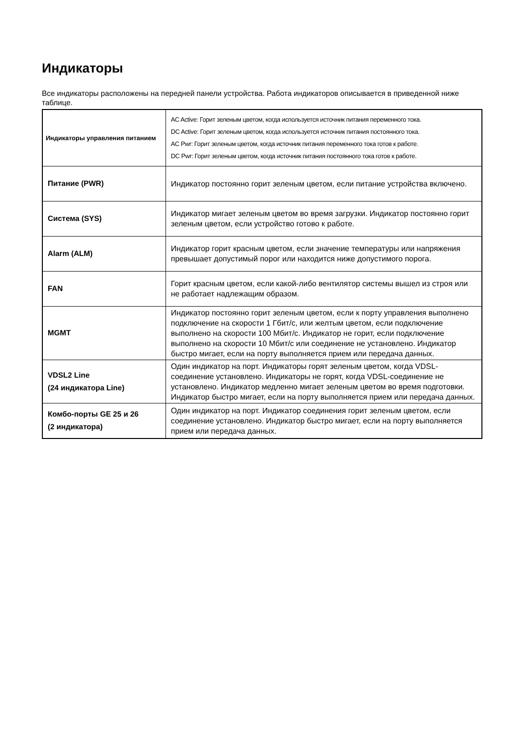Индикаторы
Все индикаторы расположены на передней панели устройства. Работа индикаторов описывается в приведенной ниже таблице.
| Индикаторы управления питанием | AC Active: Горит зеленым цветом, когда используется источник питания переменного тока. DC Active: Горит зеленым цветом, когда используется источник питания постоянного тока. AC Pwr: Горит зеленым цветом, когда источник питания переменного тока готов к работе. DC Pwr: Горит зеленым цветом, когда источник питания постоянного тока готов к работе. |
| Питание (PWR) | Индикатор постоянно горит зеленым цветом, если питание устройства включено. |
| Система (SYS) | Индикатор мигает зеленым цветом во время загрузки. Индикатор постоянно горит зеленым цветом, если устройство готово к работе. |
| Alarm (ALM) | Индикатор горит красным цветом, если значение температуры или напряжения превышает допустимый порог или находится ниже допустимого порога. |
| FAN | Горит красным цветом, если какой-либо вентилятор системы вышел из строя или не работает надлежащим образом. |
| MGMT | Индикатор постоянно горит зеленым цветом, если к порту управления выполнено подключение на скорости 1 Гбит/с, или желтым цветом, если подключение выполнено на скорости 100 Мбит/с. Индикатор не горит, если подключение выполнено на скорости 10 Мбит/с или соединение не установлено. Индикатор быстро мигает, если на порту выполняется прием или передача данных. |
| VDSL2 Line (24 индикатора Line) | Один индикатор на порт. Индикаторы горят зеленым цветом, когда VDSL-соединение установлено. Индикаторы не горят, когда VDSL-соединение не установлено. Индикатор медленно мигает зеленым цветом во время подготовки. Индикатор быстро мигает, если на порту выполняется прием или передача данных. |
| Комбо-порты GE 25 и 26 (2 индикатора) | Один индикатор на порт. Индикатор соединения горит зеленым цветом, если соединение установлено. Индикатор быстро мигает, если на порту выполняется прием или передача данных. |